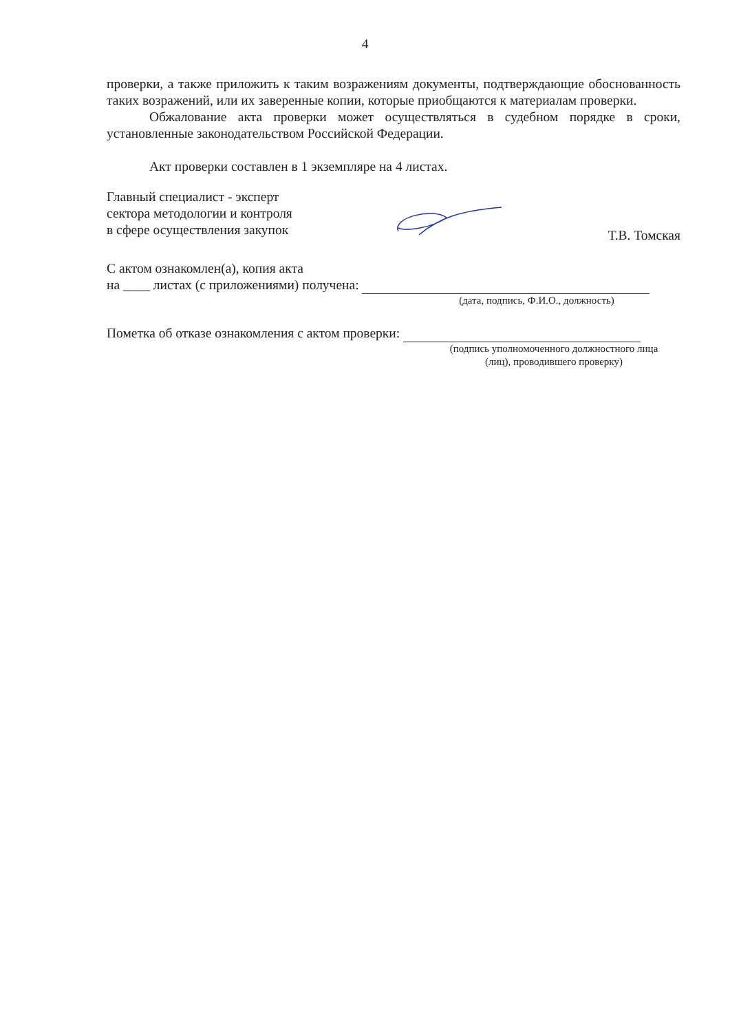4
проверки, а также приложить к таким возражениям документы, подтверждающие обоснованность таких возражений, или их заверенные копии, которые приобщаются к материалам проверки.
Обжалование акта проверки может осуществляться в судебном порядке в сроки, установленные законодательством Российской Федерации.
Акт проверки составлен в 1 экземпляре на 4 листах.
Главный специалист - эксперт
сектора методологии и контроля
в сфере осуществления закупок
Т.В. Томская
С актом ознакомлен(а), копия акта
на ____ листах (с приложениями) получена:
(дата, подпись, Ф.И.О., должность)
Пометка об отказе ознакомления с актом проверки:
(подпись уполномоченного должностного лица (лиц), проводившего проверку)